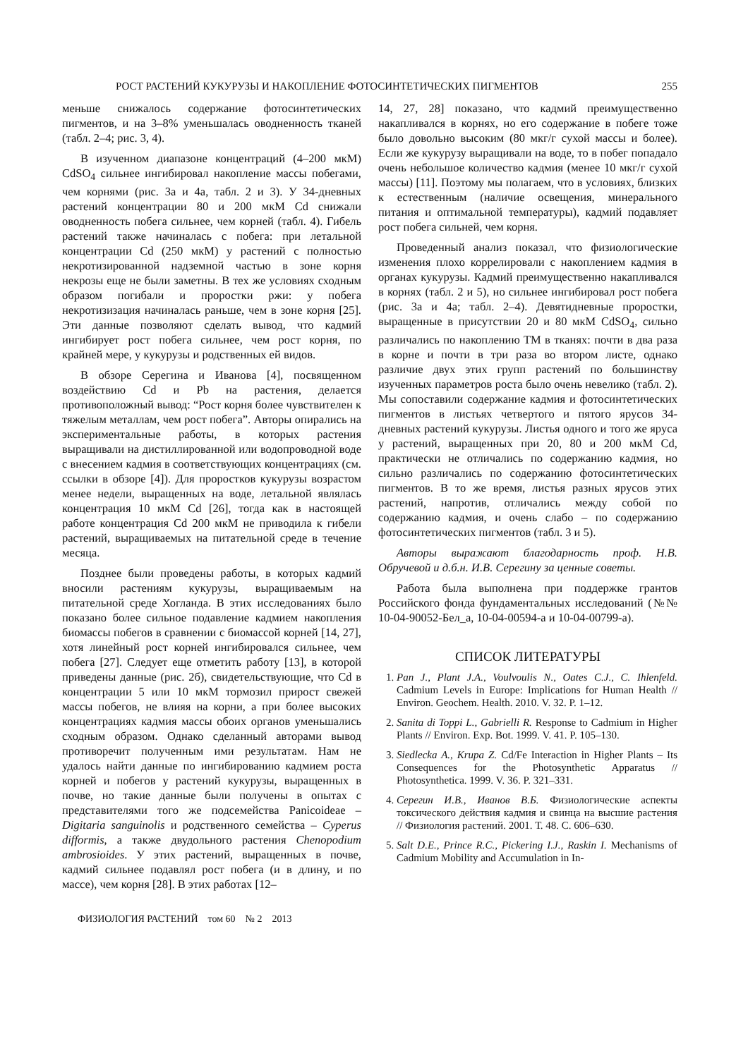РОСТ РАСТЕНИЙ КУКУРУЗЫ И НАКОПЛЕНИЕ ФОТОСИНТЕТИЧЕСКИХ ПИГМЕНТОВ 255
меньше снижалось содержание фотосинтетических пигментов, и на 3–8% уменьшалась оводненность тканей (табл. 2–4; рис. 3, 4).
В изученном диапазоне концентраций (4–200 мкМ) CdSO<sub>4</sub> сильнее ингибировал накопление массы побегами, чем корнями (рис. 3а и 4а, табл. 2 и 3). У 34-дневных растений концентрации 80 и 200 мкМ Cd снижали оводненность побега сильнее, чем корней (табл. 4). Гибель растений также начиналась с побега: при летальной концентрации Cd (250 мкМ) у растений с полностью некротизированной надземной частью в зоне корня некрозы еще не были заметны. В тех же условиях сходным образом погибали и проростки ржи: у побега некротизизация начиналась раньше, чем в зоне корня [25]. Эти данные позволяют сделать вывод, что кадмий ингибирует рост побега сильнее, чем рост корня, по крайней мере, у кукурузы и родственных ей видов.
В обзоре Серегина и Иванова [4], посвященном воздействию Cd и Pb на растения, делается противоположный вывод: “Рост корня более чувствителен к тяжелым металлам, чем рост побега”. Авторы опирались на экспериментальные работы, в которых растения выращивали на дистиллированной или водопроводной воде с внесением кадмия в соответствующих концентрациях (см. ссылки в обзоре [4]). Для проростков кукурузы возрастом менее недели, выращенных на воде, летальной являлась концентрация 10 мкМ Cd [26], тогда как в настоящей работе концентрация Cd 200 мкМ не приводила к гибели растений, выращиваемых на питательной среде в течение месяца.
Позднее были проведены работы, в которых кадмий вносили растениям кукурузы, выращиваемым на питательной среде Хогланда. В этих исследованиях было показано более сильное подавление кадмием накопления биомассы побегов в сравнении с биомассой корней [14, 27], хотя линейный рост корней ингибировался сильнее, чем побега [27]. Следует еще отметить работу [13], в которой приведены данные (рис. 2б), свидетельствующие, что Cd в концентрации 5 или 10 мкМ тормозил прирост свежей массы побегов, не влияя на корни, а при более высоких концентрациях кадмия массы обоих органов уменьшались сходным образом. Однако сделанный авторами вывод противоречит полученным ими результатам. Нам не удалось найти данные по ингибированию кадмием роста корней и побегов у растений кукурузы, выращенных в почве, но такие данные были получены в опытах с представителями того же подсемейства Panicoideae – Digitaria sanguinolis и родственного семейства – Cyperus difformis, а также двудольного растения Chenopodium ambrosioides. У этих растений, выращенных в почве, кадмий сильнее подавлял рост побега (и в длину, и по массе), чем корня [28]. В этих работах [12–
14, 27, 28] показано, что кадмий преимущественно накапливался в корнях, но его содержание в побеге тоже было довольно высоким (80 мкг/г сухой массы и более). Если же кукурузу выращивали на воде, то в побег попадало очень небольшое количество кадмия (менее 10 мкг/г сухой массы) [11]. Поэтому мы полагаем, что в условиях, близких к естественным (наличие освещения, минерального питания и оптимальной температуры), кадмий подавляет рост побега сильней, чем корня.
Проведенный анализ показал, что физиологические изменения плохо коррелировали с накоплением кадмия в органах кукурузы. Кадмий преимущественно накапливался в корнях (табл. 2 и 5), но сильнее ингибировал рост побега (рис. 3а и 4а; табл. 2–4). Девятидневные проростки, выращенные в присутствии 20 и 80 мкМ CdSO<sub>4</sub>, сильно различались по накоплению ТМ в тканях: почти в два раза в корне и почти в три раза во втором листе, однако различие двух этих групп растений по большинству изученных параметров роста было очень невелико (табл. 2). Мы сопоставили содержание кадмия и фотосинтетических пигментов в листьях четвертого и пятого ярусов 34-дневных растений кукурузы. Листья одного и того же яруса у растений, выращенных при 20, 80 и 200 мкМ Cd, практически не отличались по содержанию кадмия, но сильно различались по содержанию фотосинтетических пигментов. В то же время, листья разных ярусов этих растений, напротив, отличались между собой по содержанию кадмия, и очень слабо – по содержанию фотосинтетических пигментов (табл. 3 и 5).
Авторы выражают благодарность проф. Н.В. Обручевой и д.б.н. И.В. Серегину за ценные советы.
Работа была выполнена при поддержке грантов Российского фонда фундаментальных исследований (№№ 10-04-90052-Бел_а, 10-04-00594-а и 10-04-00799-а).
СПИСОК ЛИТЕРАТУРЫ
1. Pan J., Plant J.A., Voulvoulis N., Oates C.J., C. Ihlenfeld. Cadmium Levels in Europe: Implications for Human Health // Environ. Geochem. Health. 2010. V. 32. P. 1–12.
2. Sanita di Toppi L., Gabrielli R. Response to Cadmium in Higher Plants // Environ. Exp. Bot. 1999. V. 41. P. 105–130.
3. Siedlecka A., Krupa Z. Cd/Fe Interaction in Higher Plants – Its Consequences for the Photosynthetic Apparatus // Photosynthetica. 1999. V. 36. P. 321–331.
4. Серегин И.В., Иванов В.Б. Физиологические аспекты токсического действия кадмия и свинца на высшие растения // Физиология растений. 2001. Т. 48. С. 606–630.
5. Salt D.E., Prince R.C., Pickering I.J., Raskin I. Mechanisms of Cadmium Mobility and Accumulation in In-
ФИЗИОЛОГИЯ РАСТЕНИЙ том 60 № 2 2013